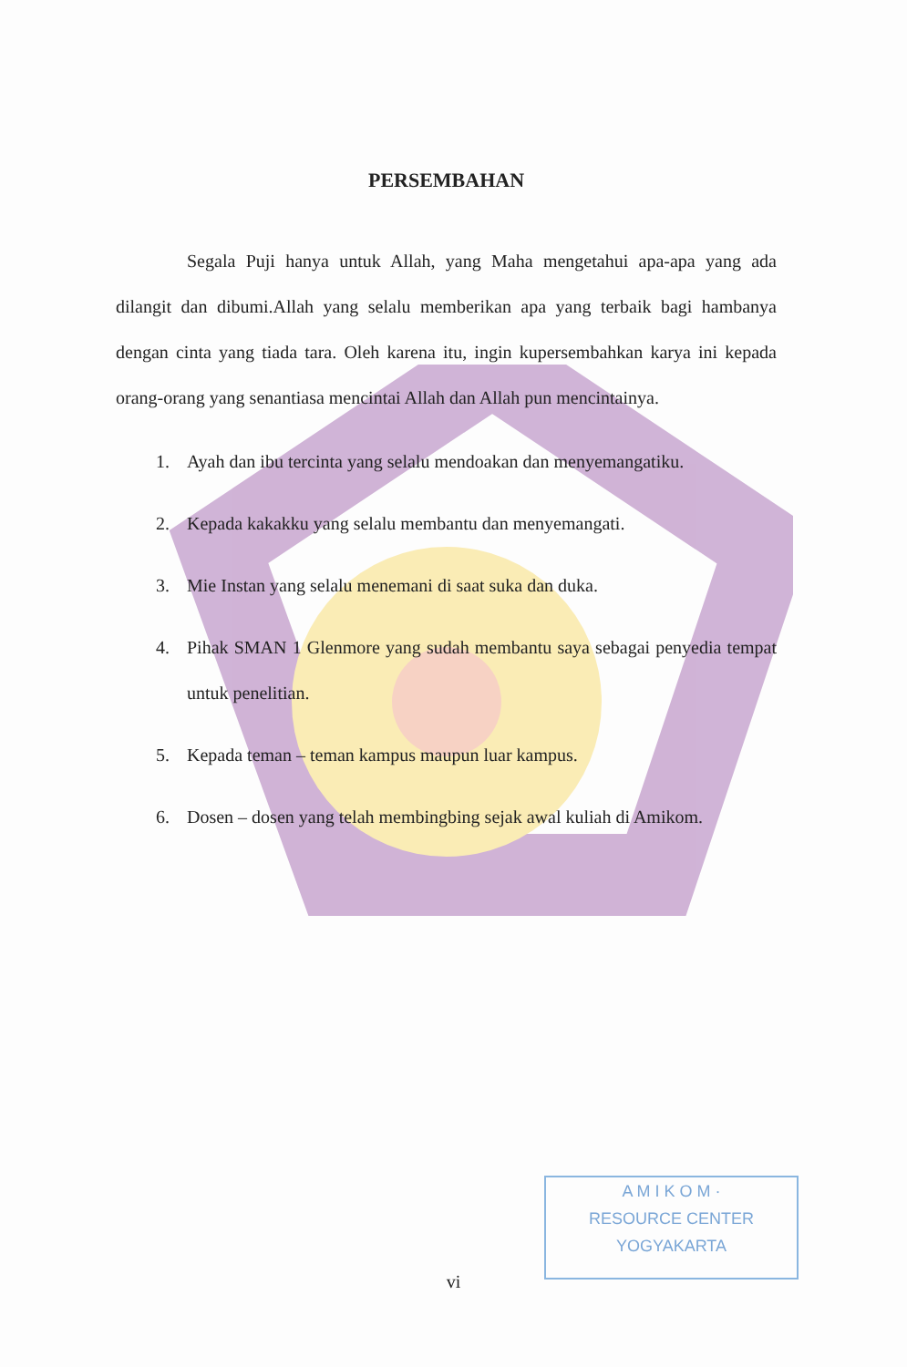PERSEMBAHAN
Segala Puji hanya untuk Allah, yang Maha mengetahui apa-apa yang ada dilangit dan dibumi.Allah yang selalu memberikan apa yang terbaik bagi hambanya dengan cinta yang tiada tara. Oleh karena itu, ingin kupersembahkan karya ini kepada orang-orang yang senantiasa mencintai Allah dan Allah pun mencintainya.
1. Ayah dan ibu tercinta yang selalu mendoakan dan menyemangatiku.
2. Kepada kakakku yang selalu membantu dan menyemangati.
3. Mie Instan yang selalu menemani di saat suka dan duka.
4. Pihak SMAN 1 Glenmore yang sudah membantu saya sebagai penyedia tempat untuk penelitian.
5. Kepada teman – teman kampus maupun luar kampus.
6. Dosen – dosen yang telah membingbing sejak awal kuliah di Amikom.
A M I K O M ·
RESOURCE CENTER
YOGYAKARTA
vi